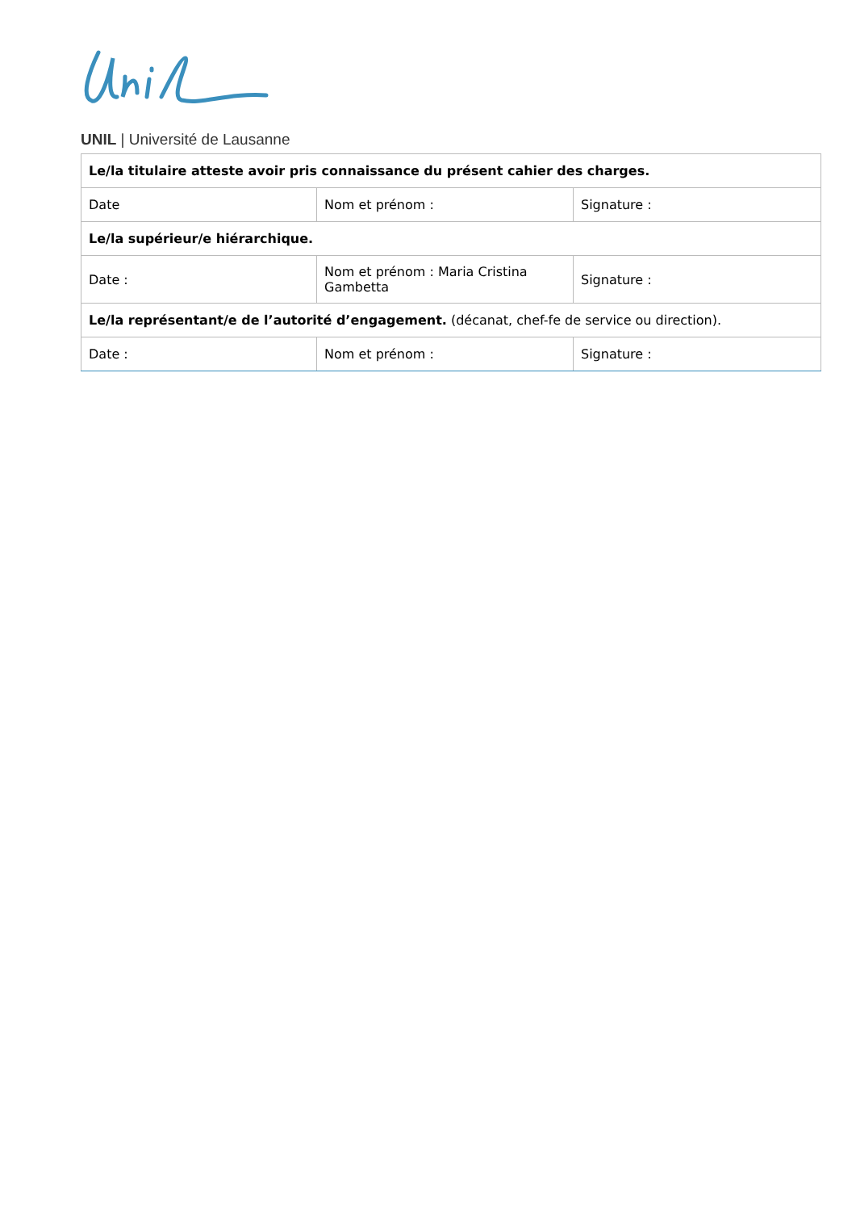UNIL | Université de Lausanne
| Le/la titulaire atteste avoir pris connaissance du présent cahier des charges. | | |
| Date | Nom et prénom : | Signature : |
| Le/la supérieur/e hiérarchique. | | |
| Date : | Nom et prénom : Maria Cristina Gambetta | Signature : |
| Le/la représentant/e de l’autorité d’engagement. (décanat, chef-fe de service ou direction). | | |
| Date : | Nom et prénom : | Signature : |